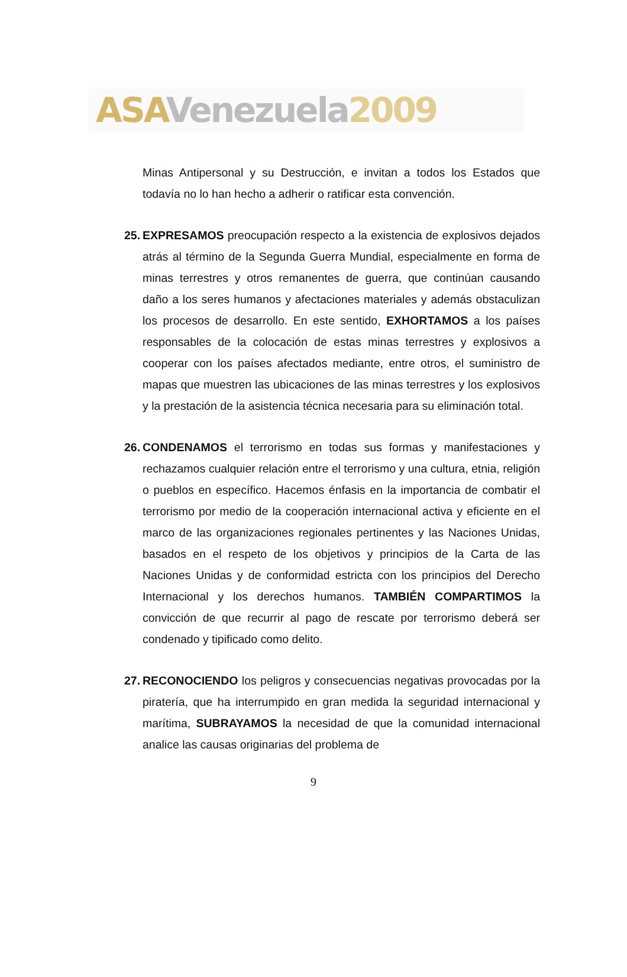ASA Venezuela 2009
Minas Antipersonal y su Destrucción, e invitan a todos los Estados que todavía no lo han hecho a adherir o ratificar esta convención.
25.
EXPRESAMOS preocupación respecto a la existencia de explosivos dejados atrás al término de la Segunda Guerra Mundial, especialmente en forma de minas terrestres y otros remanentes de guerra, que continúan causando daño a los seres humanos y afectaciones materiales y además obstaculizan los procesos de desarrollo. En este sentido, EXHORTAMOS a los países responsables de la colocación de estas minas terrestres y explosivos a cooperar con los países afectados mediante, entre otros, el suministro de mapas que muestren las ubicaciones de las minas terrestres y los explosivos y la prestación de la asistencia técnica necesaria para su eliminación total.
26.
CONDENAMOS el terrorismo en todas sus formas y manifestaciones y rechazamos cualquier relación entre el terrorismo y una cultura, etnia, religión o pueblos en específico. Hacemos énfasis en la importancia de combatir el terrorismo por medio de la cooperación internacional activa y eficiente en el marco de las organizaciones regionales pertinentes y las Naciones Unidas, basados en el respeto de los objetivos y principios de la Carta de las Naciones Unidas y de conformidad estricta con los principios del Derecho Internacional y los derechos humanos. TAMBIÉN COMPARTIMOS la convicción de que recurrir al pago de rescate por terrorismo deberá ser condenado y tipificado como delito.
27.
RECONOCIENDO los peligros y consecuencias negativas provocadas por la piratería, que ha interrumpido en gran medida la seguridad internacional y marítima, SUBRAYAMOS la necesidad de que la comunidad internacional analice las causas originarias del problema de
9